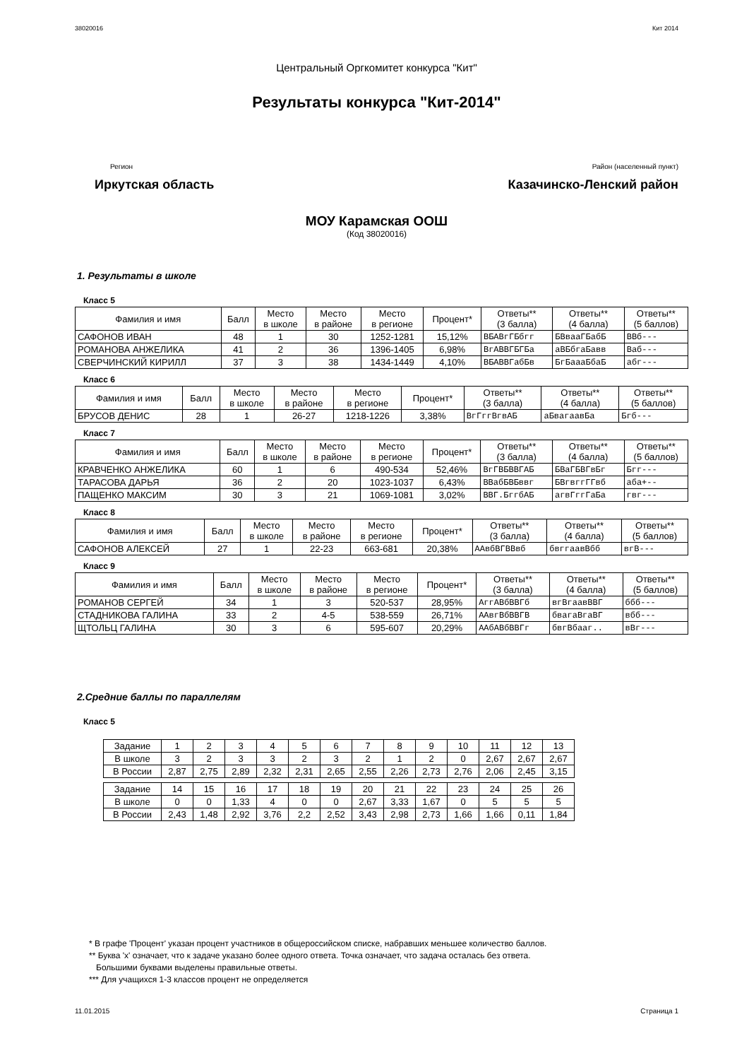38020016 Кит 2014
Центральный Оргкомитет конкурса "Кит"
Результаты конкурса "Кит-2014"
Регион Район (населенный пункт)
Иркутская область Казачинско-Ленский район
МОУ Карамская ООШ
(Код 38020016)
1. Результаты в школе
Класс 5
| Фамилия и имя | Балл | Место в школе | Место в районе | Место в регионе | Процент* | Ответы** (3 балла) | Ответы** (4 балла) | Ответы** (5 баллов) |
| --- | --- | --- | --- | --- | --- | --- | --- | --- |
| САФОНОВ ИВАН | 48 | 1 | 30 | 1252-1281 | 15,12% | ВБАВгГБбгг | БВваaГБабБ | ВВб--- |
| РОМАНОВА АНЖЕЛИКА | 41 | 2 | 36 | 1396-1405 | 6,98% | ВгАВВГБГБа | аВБбгаБавв | Ваб--- |
| СВЕРЧИНСКИЙ КИРИЛЛ | 37 | 3 | 38 | 1434-1449 | 4,10% | ВБАВВГабБв | БгБаааБбаБ | абг--- |
Класс 6
| Фамилия и имя | Балл | Место в школе | Место в районе | Место в регионе | Процент* | Ответы** (3 балла) | Ответы** (4 балла) | Ответы** (5 баллов) |
| --- | --- | --- | --- | --- | --- | --- | --- | --- |
| БРУСОВ ДЕНИС | 28 | 1 | 26-27 | 1218-1226 | 3,38% | ВгГггВгвАБ | аБвагаавБа | Бгб--- |
Класс 7
| Фамилия и имя | Балл | Место в школе | Место в районе | Место в регионе | Процент* | Ответы** (3 балла) | Ответы** (4 балла) | Ответы** (5 баллов) |
| --- | --- | --- | --- | --- | --- | --- | --- | --- |
| КРАВЧЕНКО АНЖЕЛИКА | 60 | 1 | 6 | 490-534 | 52,46% | ВгГВБВВГАБ | БВаГБВГвБг | Бгг--- |
| ТАРАСОВА ДАРЬЯ | 36 | 2 | 20 | 1023-1037 | 6,43% | ВВабБВБввг | БВгвггГГвб | аба+-- |
| ПАЩЕНКО МАКСИМ | 30 | 3 | 21 | 1069-1081 | 3,02% | ВВГ.БггбАБ | агвГггГаБа | гвг--- |
Класс 8
| Фамилия и имя | Балл | Место в школе | Место в районе | Место в регионе | Процент* | Ответы** (3 балла) | Ответы** (4 балла) | Ответы** (5 баллов) |
| --- | --- | --- | --- | --- | --- | --- | --- | --- |
| САФОНОВ АЛЕКСЕЙ | 27 | 1 | 22-23 | 663-681 | 20,38% | ААвбВГВВвб | бвггаавВбб | вгВ--- |
Класс 9
| Фамилия и имя | Балл | Место в школе | Место в районе | Место в регионе | Процент* | Ответы** (3 балла) | Ответы** (4 балла) | Ответы** (5 баллов) |
| --- | --- | --- | --- | --- | --- | --- | --- | --- |
| РОМАНОВ СЕРГЕЙ | 34 | 1 | 3 | 520-537 | 28,95% | АггАВбВВГб | вгВгаавВВГ | ббб--- |
| СТАДНИКОВА ГАЛИНА | 33 | 2 | 4-5 | 538-559 | 26,71% | ААвгВбВВГВ | бвагаВгаВГ | вбб--- |
| ЩТОЛЬЦ ГАЛИНА | 30 | 3 | 6 | 595-607 | 20,29% | ААбАВбВВГг | бвгВбааг.. | вВг--- |
2.Средние баллы по параллелям
Класс 5
| Задание | 1 | 2 | 3 | 4 | 5 | 6 | 7 | 8 | 9 | 10 | 11 | 12 | 13 |
| В школе | 3 | 2 | 3 | 3 | 2 | 3 | 2 | 1 | 2 | 0 | 2,67 | 2,67 | 2,67 |
| В России | 2,87 | 2,75 | 2,89 | 2,32 | 2,31 | 2,65 | 2,55 | 2,26 | 2,73 | 2,76 | 2,06 | 2,45 | 3,15 |
| Задание | 14 | 15 | 16 | 17 | 18 | 19 | 20 | 21 | 22 | 23 | 24 | 25 | 26 |
| В школе | 0 | 0 | 1,33 | 4 | 0 | 0 | 2,67 | 3,33 | 1,67 | 0 | 5 | 5 | 5 |
| В России | 2,43 | 1,48 | 2,92 | 3,76 | 2,2 | 2,52 | 3,43 | 2,98 | 2,73 | 1,66 | 1,66 | 0,11 | 1,84 |
* В графе 'Процент' указан процент участников в общероссийском списке, набравших меньшее количество баллов.
** Буква 'x' означает, что к задаче указано более одного ответа. Точка означает, что задача осталась без ответа.
Большими буквами выделены правильные ответы.
*** Для учащихся 1-3 классов процент не определяется
11.01.2015 Страница 1